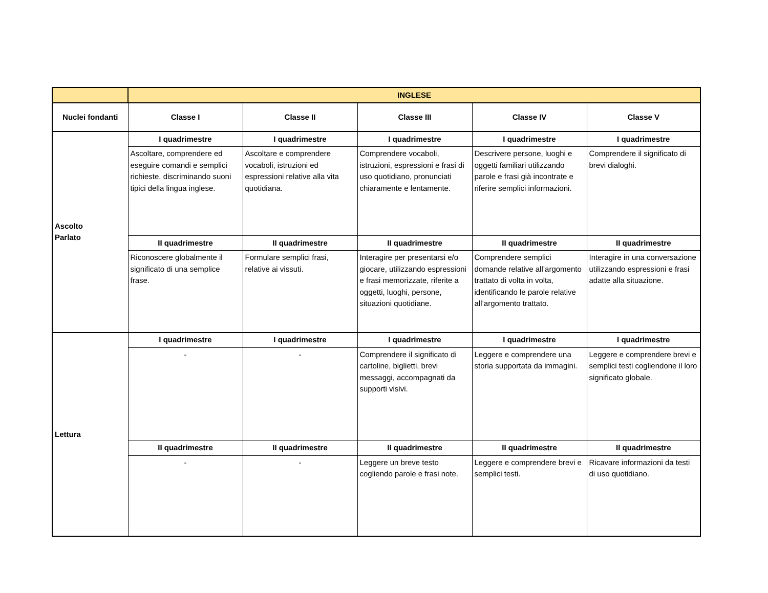| | INGLESE | | | | |
| --- | --- | --- | --- | --- | --- |
| Nuclei fondanti | Classe I | Classe II | Classe III | Classe IV | Classe V |
| Ascolto Parlato | I quadrimestre | I quadrimestre | I quadrimestre | I quadrimestre | I quadrimestre |
| | Ascoltare, comprendere ed eseguire comandi e semplici richieste, discriminando suoni tipici della lingua inglese. | Ascoltare e comprendere vocaboli, istruzioni ed espressioni relative alla vita quotidiana. | Comprendere vocaboli, istruzioni, espressioni e frasi di uso quotidiano, pronunciati chiaramente e lentamente. | Descrivere persone, luoghi e oggetti familiari utilizzando parole e frasi già incontrate e riferire semplici informazioni. | Comprendere il significato di brevi dialoghi. |
| | II quadrimestre | II quadrimestre | II quadrimestre | II quadrimestre | II quadrimestre |
| | Riconoscere globalmente il significato di una semplice frase. | Formulare semplici frasi, relative ai vissuti. | Interagire per presentarsi e/o giocare, utilizzando espressioni e frasi memorizzate, riferite a oggetti, luoghi, persone, situazioni quotidiane. | Comprendere semplici domande relative all’argomento trattato di volta in volta, identificando le parole relative all’argomento trattato. | Interagire in una conversazione utilizzando espressioni e frasi adatte alla situazione. |
| Lettura | I quadrimestre | I quadrimestre | I quadrimestre | I quadrimestre | I quadrimestre |
| | - | - | Comprendere il significato di cartoline, biglietti, brevi messaggi, accompagnati da supporti visivi. | Leggere e comprendere una storia supportata da immagini. | Leggere e comprendere brevi e semplici testi cogliendone il loro significato globale. |
| | II quadrimestre | II quadrimestre | II quadrimestre | II quadrimestre | II quadrimestre |
| | - | - | Leggere un breve testo cogliendo parole e frasi note. | Leggere e comprendere brevi e semplici testi. | Ricavare informazioni da testi di uso quotidiano. |